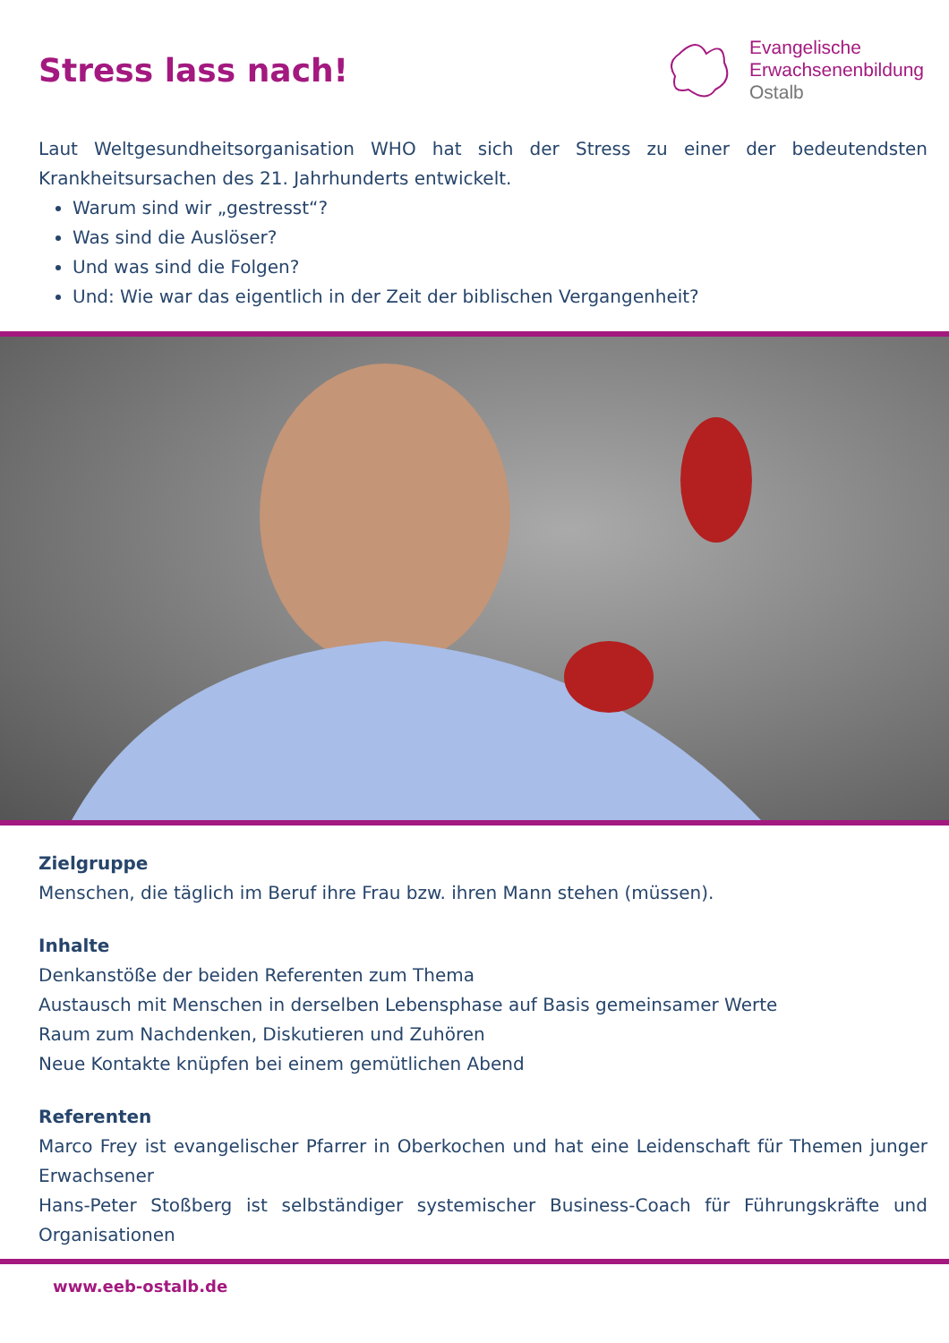Stress lass nach!
Evangelische
Erwachsenenbildung
Ostalb
Laut Weltgesundheitsorganisation WHO hat sich der Stress zu einer der bedeutendsten Krankheitsursachen des 21. Jahrhunderts entwickelt.
Warum sind wir „gestresst“?
Was sind die Auslöser?
Und was sind die Folgen?
Und: Wie war das eigentlich in der Zeit der biblischen Vergangenheit?
Zielgruppe
Menschen, die täglich im Beruf ihre Frau bzw. ihren Mann stehen (müssen).
Inhalte
Denkanstöße der beiden Referenten zum Thema
Austausch mit Menschen in derselben Lebensphase auf Basis gemeinsamer Werte
Raum zum Nachdenken, Diskutieren und Zuhören
Neue Kontakte knüpfen bei einem gemütlichen Abend
Referenten
Marco Frey ist evangelischer Pfarrer in Oberkochen und hat eine Leidenschaft für Themen junger Erwachsener
Hans-Peter Stoßberg ist selbständiger systemischer Business-Coach für Führungskräfte und Organisationen
www.eeb-ostalb.de